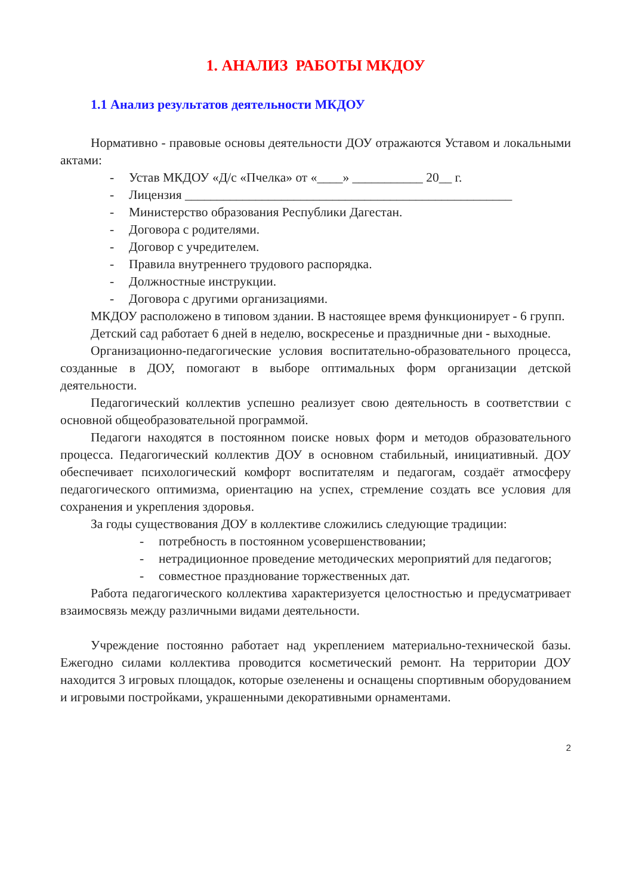1. АНАЛИЗ РАБОТЫ МКДОУ
1.1 Анализ результатов деятельности МКДОУ
Нормативно - правовые основы деятельности ДОУ отражаются Уставом и локальными актами:
- Устав МКДОУ «Д/с «Пчелка» от «____» ___________ 20__ г.
- Лицензия ___________________________________________________
- Министерство образования Республики Дагестан.
- Договора с родителями.
- Договор с учредителем.
- Правила внутреннего трудового распорядка.
- Должностные инструкции.
- Договора с другими организациями.
МКДОУ расположено в типовом здании. В настоящее время функционирует - 6 групп.
Детский сад работает 6 дней в неделю, воскресенье и праздничные дни - выходные.
Организационно-педагогические условия воспитательно-образовательного процесса, созданные в ДОУ, помогают в выборе оптимальных форм организации детской деятельности.
Педагогический коллектив успешно реализует свою деятельность в соответствии с основной общеобразовательной программой.
Педагоги находятся в постоянном поиске новых форм и методов образовательного процесса. Педагогический коллектив ДОУ в основном стабильный, инициативный. ДОУ обеспечивает психологический комфорт воспитателям и педагогам, создаёт атмосферу педагогического оптимизма, ориентацию на успех, стремление создать все условия для сохранения и укрепления здоровья.
За годы существования ДОУ в коллективе сложились следующие традиции:
- потребность в постоянном усовершенствовании;
- нетрадиционное проведение методических мероприятий для педагогов;
- совместное празднование торжественных дат.
Работа педагогического коллектива характеризуется целостностью и предусматривает взаимосвязь между различными видами деятельности.
Учреждение постоянно работает над укреплением материально-технической базы. Ежегодно силами коллектива проводится косметический ремонт. На территории ДОУ находится 3 игровых площадок, которые озеленены и оснащены спортивным оборудованием и игровыми постройками, украшенными декоративными орнаментами.
2